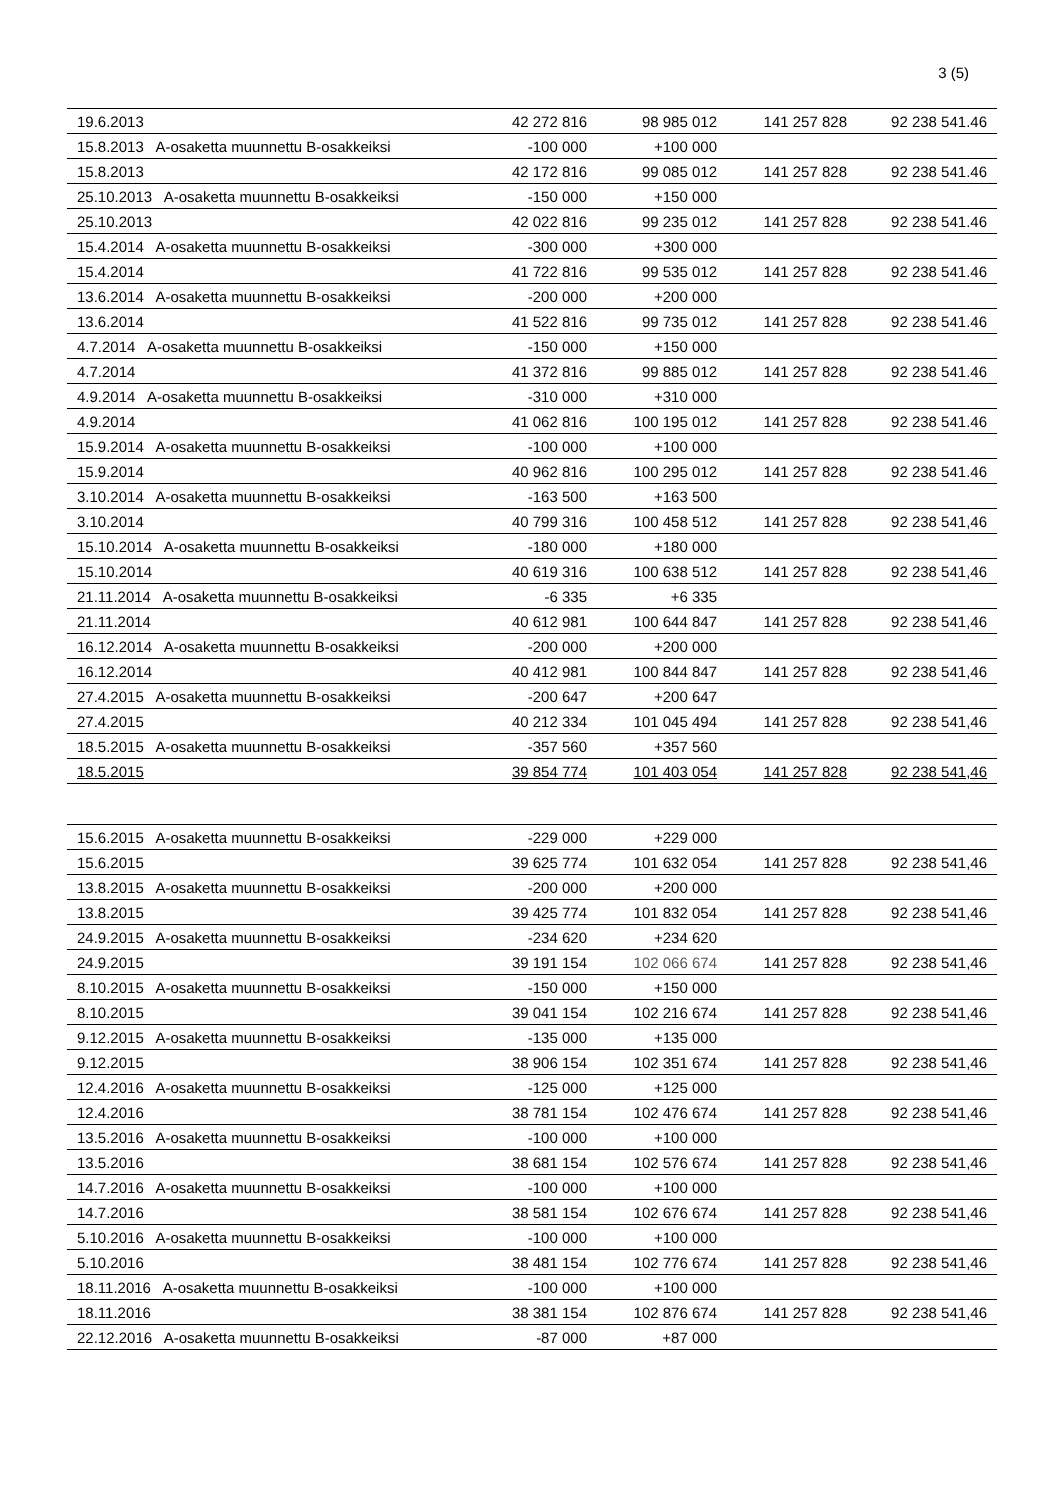3 (5)
| 19.6.2013 | 42 272 816 | 98 985 012 | 141 257 828 | 92 238 541.46 |
| 15.8.2013 A-osaketta muunnettu B-osakkeiksi | -100 000 | +100 000 | | |
| 15.8.2013 | 42 172 816 | 99 085 012 | 141 257 828 | 92 238 541.46 |
| 25.10.2013 A-osaketta muunnettu B-osakkeiksi | -150 000 | +150 000 | | |
| 25.10.2013 | 42 022 816 | 99 235 012 | 141 257 828 | 92 238 541.46 |
| 15.4.2014 A-osaketta muunnettu B-osakkeiksi | -300 000 | +300 000 | | |
| 15.4.2014 | 41 722 816 | 99 535 012 | 141 257 828 | 92 238 541.46 |
| 13.6.2014 A-osaketta muunnettu B-osakkeiksi | -200 000 | +200 000 | | |
| 13.6.2014 | 41 522 816 | 99 735 012 | 141 257 828 | 92 238 541.46 |
| 4.7.2014 A-osaketta muunnettu B-osakkeiksi | -150 000 | +150 000 | | |
| 4.7.2014 | 41 372 816 | 99 885 012 | 141 257 828 | 92 238 541.46 |
| 4.9.2014 A-osaketta muunnettu B-osakkeiksi | -310 000 | +310 000 | | |
| 4.9.2014 | 41 062 816 | 100 195 012 | 141 257 828 | 92 238 541.46 |
| 15.9.2014 A-osaketta muunnettu B-osakkeiksi | -100 000 | +100 000 | | |
| 15.9.2014 | 40 962 816 | 100 295 012 | 141 257 828 | 92 238 541.46 |
| 3.10.2014 A-osaketta muunnettu B-osakkeiksi | -163 500 | +163 500 | | |
| 3.10.2014 | 40 799 316 | 100 458 512 | 141 257 828 | 92 238 541,46 |
| 15.10.2014 A-osaketta muunnettu B-osakkeiksi | -180 000 | +180 000 | | |
| 15.10.2014 | 40 619 316 | 100 638 512 | 141 257 828 | 92 238 541,46 |
| 21.11.2014 A-osaketta muunnettu B-osakkeiksi | -6 335 | +6 335 | | |
| 21.11.2014 | 40 612 981 | 100 644 847 | 141 257 828 | 92 238 541,46 |
| 16.12.2014 A-osaketta muunnettu B-osakkeiksi | -200 000 | +200 000 | | |
| 16.12.2014 | 40 412 981 | 100 844 847 | 141 257 828 | 92 238 541,46 |
| 27.4.2015 A-osaketta muunnettu B-osakkeiksi | -200 647 | +200 647 | | |
| 27.4.2015 | 40 212 334 | 101 045 494 | 141 257 828 | 92 238 541,46 |
| 18.5.2015 A-osaketta muunnettu B-osakkeiksi | -357 560 | +357 560 | | |
| 18.5.2015 | 39 854 774 | 101 403 054 | 141 257 828 | 92 238 541,46 |
| 15.6.2015 A-osaketta muunnettu B-osakkeiksi | -229 000 | +229 000 | | |
| 15.6.2015 | 39 625 774 | 101 632 054 | 141 257 828 | 92 238 541,46 |
| 13.8.2015 A-osaketta muunnettu B-osakkeiksi | -200 000 | +200 000 | | |
| 13.8.2015 | 39 425 774 | 101 832 054 | 141 257 828 | 92 238 541,46 |
| 24.9.2015 A-osaketta muunnettu B-osakkeiksi | -234 620 | +234 620 | | |
| 24.9.2015 | 39 191 154 | 102 066 674 | 141 257 828 | 92 238 541,46 |
| 8.10.2015 A-osaketta muunnettu B-osakkeiksi | -150 000 | +150 000 | | |
| 8.10.2015 | 39 041 154 | 102 216 674 | 141 257 828 | 92 238 541,46 |
| 9.12.2015 A-osaketta muunnettu B-osakkeiksi | -135 000 | +135 000 | | |
| 9.12.2015 | 38 906 154 | 102 351 674 | 141 257 828 | 92 238 541,46 |
| 12.4.2016 A-osaketta muunnettu B-osakkeiksi | -125 000 | +125 000 | | |
| 12.4.2016 | 38 781 154 | 102 476 674 | 141 257 828 | 92 238 541,46 |
| 13.5.2016 A-osaketta muunnettu B-osakkeiksi | -100 000 | +100 000 | | |
| 13.5.2016 | 38 681 154 | 102 576 674 | 141 257 828 | 92 238 541,46 |
| 14.7.2016 A-osaketta muunnettu B-osakkeiksi | -100 000 | +100 000 | | |
| 14.7.2016 | 38 581 154 | 102 676 674 | 141 257 828 | 92 238 541,46 |
| 5.10.2016 A-osaketta muunnettu B-osakkeiksi | -100 000 | +100 000 | | |
| 5.10.2016 | 38 481 154 | 102 776 674 | 141 257 828 | 92 238 541,46 |
| 18.11.2016 A-osaketta muunnettu B-osakkeiksi | -100 000 | +100 000 | | |
| 18.11.2016 | 38 381 154 | 102 876 674 | 141 257 828 | 92 238 541,46 |
| 22.12.2016 A-osaketta muunnettu B-osakkeiksi | -87 000 | +87 000 | | |